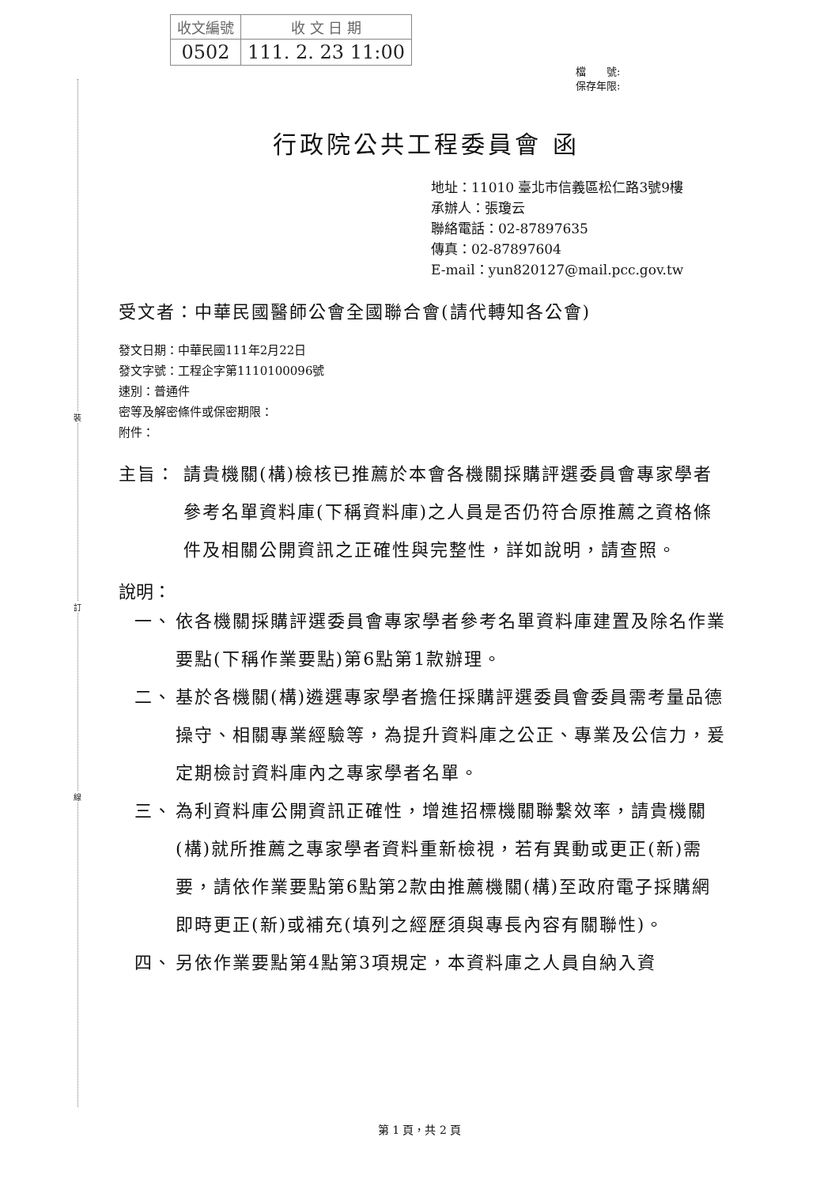| 收文編號 | 收 文 日 期 |
| 0502 | 111. 2. 23 11:00 |
檔　　號:
保存年限:
裝
訂
線
行政院公共工程委員會 函
地址：11010 臺北市信義區松仁路3號9樓
承辦人：張瓊云
聯絡電話：02-87897635
傳真：02-87897604
E-mail：yun820127@mail.pcc.gov.tw
受文者：中華民國醫師公會全國聯合會(請代轉知各公會)
發文日期：中華民國111年2月22日
發文字號：工程企字第1110100096號
速別：普通件
密等及解密條件或保密期限：
附件：
主旨： 請貴機關(構)檢核已推薦於本會各機關採購評選委員會專家學者參考名單資料庫(下稱資料庫)之人員是否仍符合原推薦之資格條件及相關公開資訊之正確性與完整性，詳如說明，請查照。
說明：
一、 依各機關採購評選委員會專家學者參考名單資料庫建置及除名作業要點(下稱作業要點)第6點第1款辦理。
二、 基於各機關(構)遴選專家學者擔任採購評選委員會委員需考量品德操守、相關專業經驗等，為提升資料庫之公正、專業及公信力，爰定期檢討資料庫內之專家學者名單。
三、 為利資料庫公開資訊正確性，增進招標機關聯繫效率，請貴機關(構)就所推薦之專家學者資料重新檢視，若有異動或更正(新)需要，請依作業要點第6點第2款由推薦機關(構)至政府電子採購網即時更正(新)或補充(填列之經歷須與專長內容有關聯性)。
四、 另依作業要點第4點第3項規定，本資料庫之人員自納入資
第 1 頁，共 2 頁